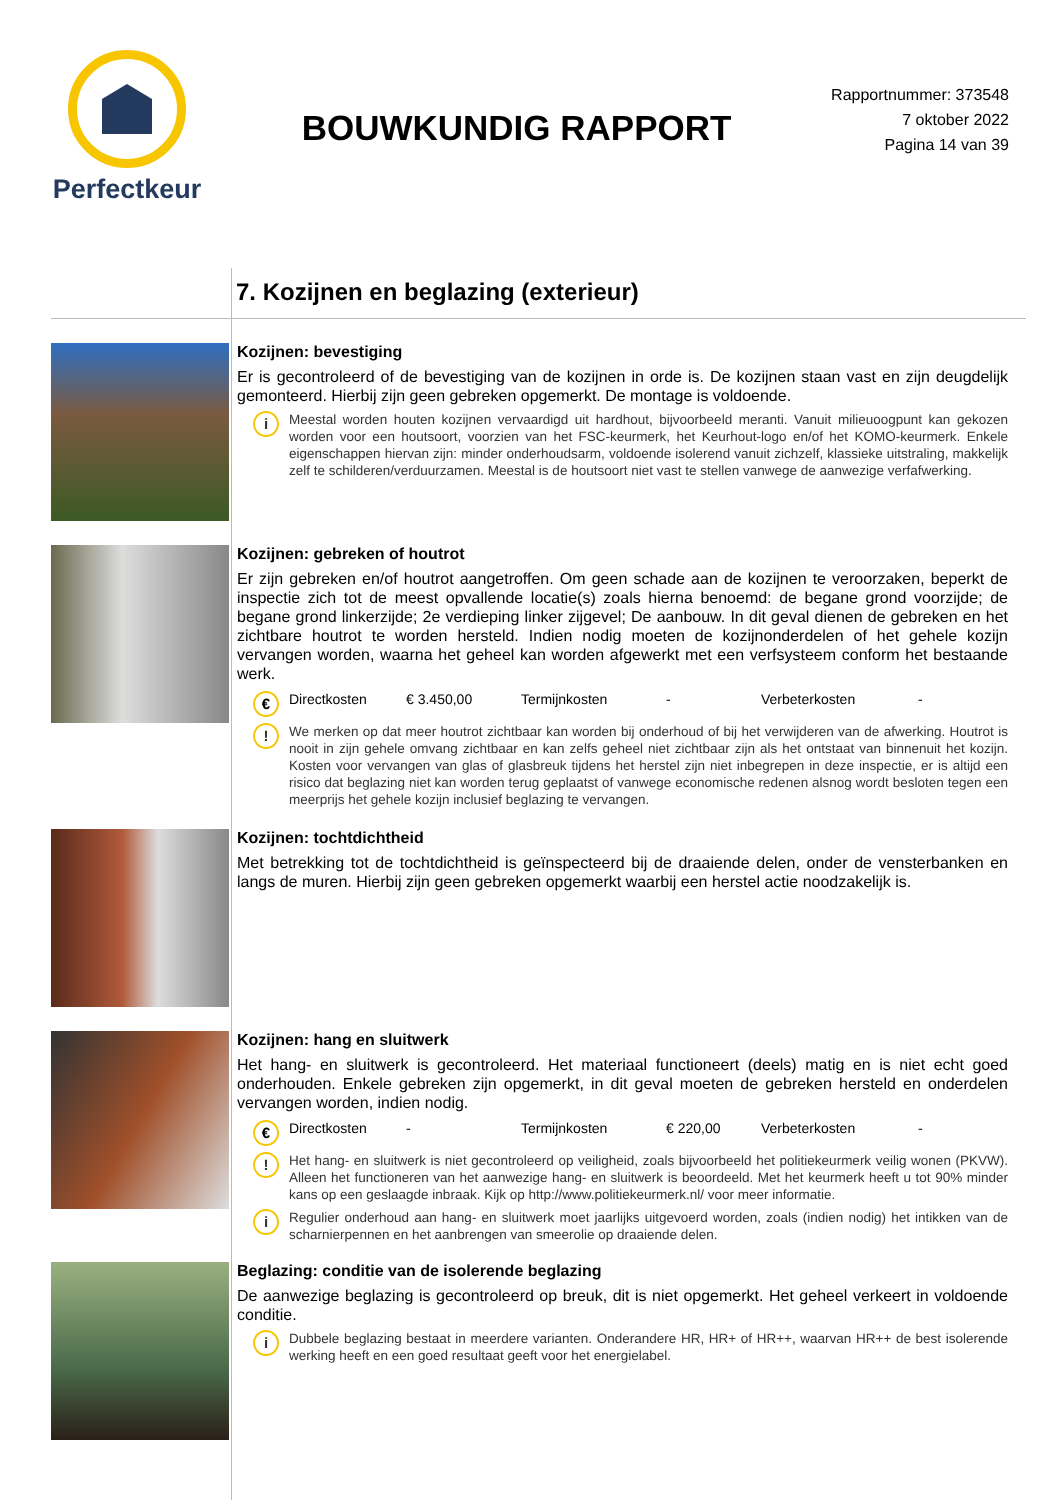Perfectkeur
BOUWKUNDIG RAPPORT
Rapportnummer: 373548
7 oktober 2022
Pagina 14 van 39
7. Kozijnen en beglazing (exterieur)
Kozijnen: bevestiging
Er is gecontroleerd of de bevestiging van de kozijnen in orde is. De kozijnen staan vast en zijn deugdelijk gemonteerd. Hierbij zijn geen gebreken opgemerkt. De montage is voldoende.
i
Meestal worden houten kozijnen vervaardigd uit hardhout, bijvoorbeeld meranti. Vanuit milieuoogpunt kan gekozen worden voor een houtsoort, voorzien van het FSC-keurmerk, het Keurhout-logo en/of het KOMO-keurmerk. Enkele eigenschappen hiervan zijn: minder onderhoudsarm, voldoende isolerend vanuit zichzelf, klassieke uitstraling, makkelijk zelf te schilderen/verduurzamen. Meestal is de houtsoort niet vast te stellen vanwege de aanwezige verfafwerking.
Kozijnen: gebreken of houtrot
Er zijn gebreken en/of houtrot aangetroffen. Om geen schade aan de kozijnen te veroorzaken, beperkt de inspectie zich tot de meest opvallende locatie(s) zoals hierna benoemd: de begane grond voorzijde; de begane grond linkerzijde; 2e verdieping linker zijgevel; De aanbouw. In dit geval dienen de gebreken en het zichtbare houtrot te worden hersteld. Indien nodig moeten de kozijnonderdelen of het gehele kozijn vervangen worden, waarna het geheel kan worden afgewerkt met een verfsysteem conform het bestaande werk.
€
Directkosten € 3.450,00 Termijnkosten - Verbeterkosten -
!
We merken op dat meer houtrot zichtbaar kan worden bij onderhoud of bij het verwijderen van de afwerking. Houtrot is nooit in zijn gehele omvang zichtbaar en kan zelfs geheel niet zichtbaar zijn als het ontstaat van binnenuit het kozijn. Kosten voor vervangen van glas of glasbreuk tijdens het herstel zijn niet inbegrepen in deze inspectie, er is altijd een risico dat beglazing niet kan worden terug geplaatst of vanwege economische redenen alsnog wordt besloten tegen een meerprijs het gehele kozijn inclusief beglazing te vervangen.
Kozijnen: tochtdichtheid
Met betrekking tot de tochtdichtheid is geïnspecteerd bij de draaiende delen, onder de vensterbanken en langs de muren. Hierbij zijn geen gebreken opgemerkt waarbij een herstel actie noodzakelijk is.
Kozijnen: hang en sluitwerk
Het hang- en sluitwerk is gecontroleerd. Het materiaal functioneert (deels) matig en is niet echt goed onderhouden. Enkele gebreken zijn opgemerkt, in dit geval moeten de gebreken hersteld en onderdelen vervangen worden, indien nodig.
€
Directkosten - Termijnkosten € 220,00 Verbeterkosten -
!
Het hang- en sluitwerk is niet gecontroleerd op veiligheid, zoals bijvoorbeeld het politiekeurmerk veilig wonen (PKVW). Alleen het functioneren van het aanwezige hang- en sluitwerk is beoordeeld. Met het keurmerk heeft u tot 90% minder kans op een geslaagde inbraak. Kijk op http://www.politiekeurmerk.nl/ voor meer informatie.
i
Regulier onderhoud aan hang- en sluitwerk moet jaarlijks uitgevoerd worden, zoals (indien nodig) het intikken van de scharnierpennen en het aanbrengen van smeerolie op draaiende delen.
Beglazing: conditie van de isolerende beglazing
De aanwezige beglazing is gecontroleerd op breuk, dit is niet opgemerkt. Het geheel verkeert in voldoende conditie.
i
Dubbele beglazing bestaat in meerdere varianten. Onderandere HR, HR+ of HR++, waarvan HR++ de best isolerende werking heeft en een goed resultaat geeft voor het energielabel.